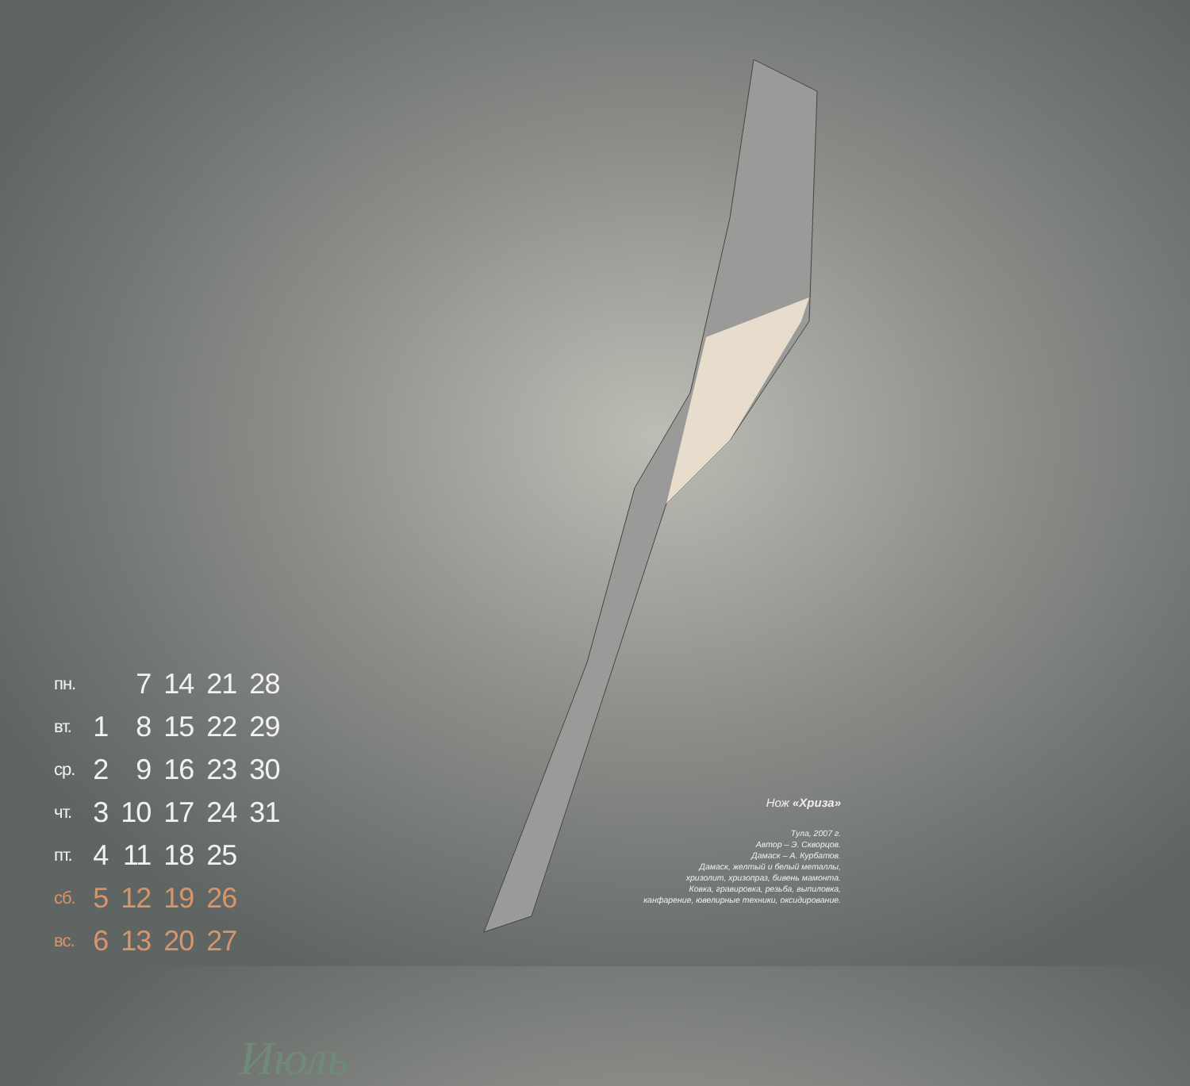| пн. | | 7 | 14 | 21 | 28 |
| вт. | 1 | 8 | 15 | 22 | 29 |
| ср. | 2 | 9 | 16 | 23 | 30 |
| чт. | 3 | 10 | 17 | 24 | 31 |
| пт. | 4 | 11 | 18 | 25 | |
| сб. | 5 | 12 | 19 | 26 | |
| вс. | 6 | 13 | 20 | 27 | |
Июль
Нож «Хриза»
Тула, 2007 г.
Автор – Э. Скворцов.
Дамаск – А. Курбатов.
Дамаск, желтый и белый металлы,
хризолит, хризопраз, бивень мамонта.
Ковка, гравировка, резьба, выпиловка,
канфарение, ювелирные техники, оксидирование.